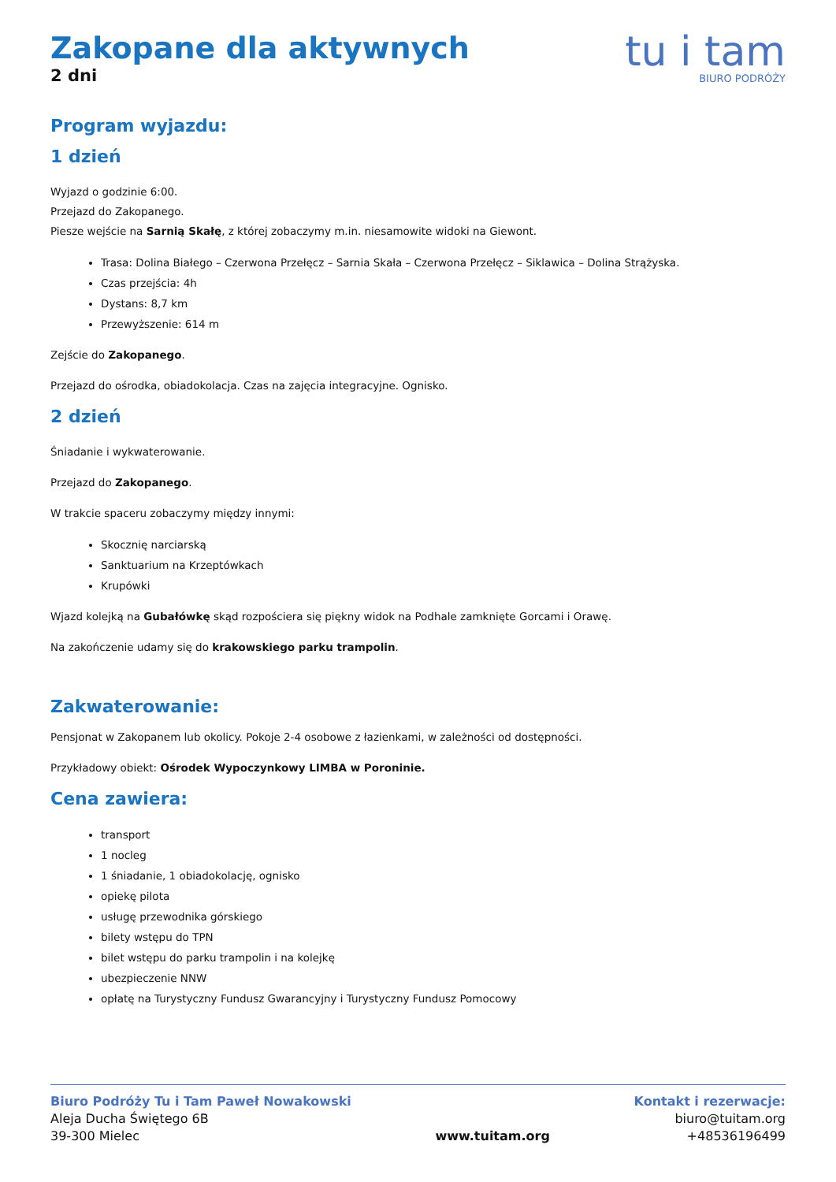Zakopane dla aktywnych
2 dni
tu i tam
BIURO PODRÓŻY
Program wyjazdu:
1 dzień
Wyjazd o godzinie 6:00.
Przejazd do Zakopanego.
Piesze wejście na Sarnią Skałę, z której zobaczymy m.in. niesamowite widoki na Giewont.
Trasa: Dolina Białego – Czerwona Przełęcz – Sarnia Skała – Czerwona Przełęcz – Siklawica – Dolina Strążyska.
Czas przejścia: 4h
Dystans: 8,7 km
Przewyższenie: 614 m
Zejście do Zakopanego.
Przejazd do ośrodka, obiadokolacja. Czas na zajęcia integracyjne. Ognisko.
2 dzień
Śniadanie i wykwaterowanie.
Przejazd do Zakopanego.
W trakcie spaceru zobaczymy między innymi:
Skocznię narciarską
Sanktuarium na Krzeptówkach
Krupówki
Wjazd kolejką na Gubałówkę skąd rozpościera się piękny widok na Podhale zamknięte Gorcami i Orawę.
Na zakończenie udamy się do krakowskiego parku trampolin.
Zakwaterowanie:
Pensjonat w Zakopanem lub okolicy. Pokoje 2-4 osobowe z łazienkami, w zależności od dostępności.
Przykładowy obiekt: Ośrodek Wypoczynkowy LIMBA w Poroninie.
Cena zawiera:
transport
1 nocleg
1 śniadanie, 1 obiadokolację, ognisko
opiekę pilota
usługę przewodnika górskiego
bilety wstępu do TPN
bilet wstępu do parku trampolin i na kolejkę
ubezpieczenie NNW
opłatę na Turystyczny Fundusz Gwarancyjny i Turystyczny Fundusz Pomocowy
Biuro Podróży Tu i Tam Paweł Nowakowski
Aleja Ducha Świętego 6B
39-300 Mielec
www.tuitam.org Kontakt i rezerwacje:
biuro@tuitam.org
+48536196499